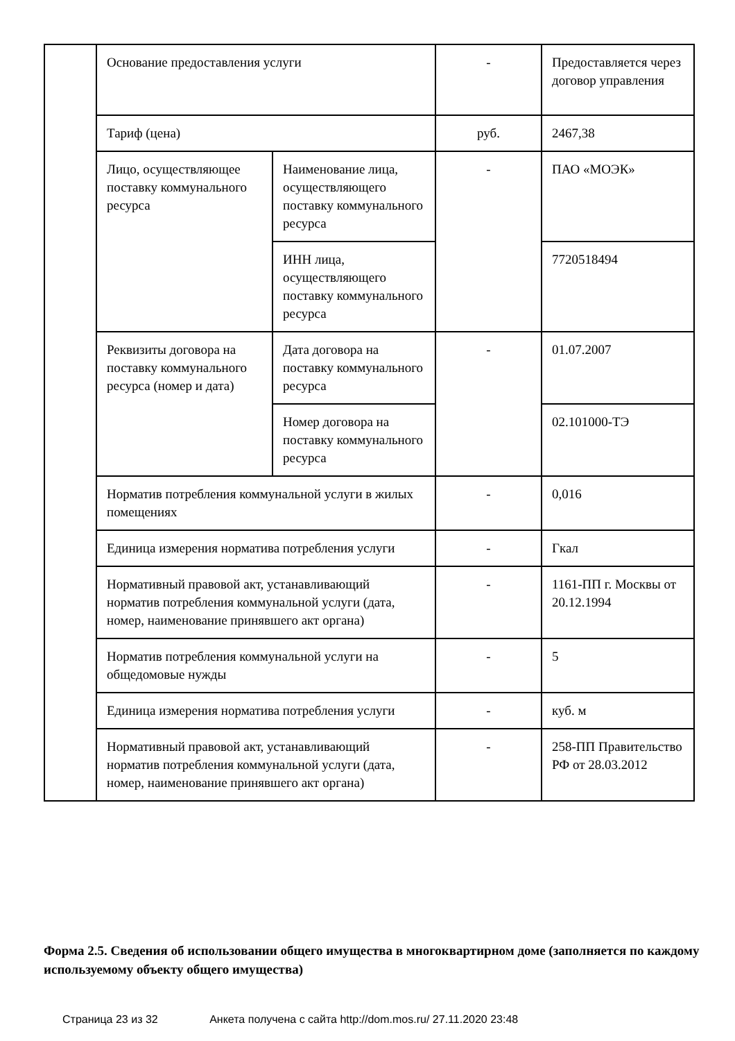| | Основание предоставления услуги | | - | Предоставляется через договор управления |
| | Тариф (цена) | | руб. | 2467,38 |
| | Лицо, осуществляющее поставку коммунального ресурса | Наименование лица, осуществляющего поставку коммунального ресурса | - | ПАО «МОЭК» |
| | | ИНН лица, осуществляющего поставку коммунального ресурса | | 7720518494 |
| | Реквизиты договора на поставку коммунального ресурса (номер и дата) | Дата договора на поставку коммунального ресурса | - | 01.07.2007 |
| | | Номер договора на поставку коммунального ресурса | | 02.101000-ТЭ |
| | Норматив потребления коммунальной услуги в жилых помещениях | | - | 0,016 |
| | Единица измерения норматива потребления услуги | | - | Гкал |
| | Нормативный правовой акт, устанавливающий норматив потребления коммунальной услуги (дата, номер, наименование принявшего акт органа) | | - | 1161-ПП г. Москвы от 20.12.1994 |
| | Норматив потребления коммунальной услуги на общедомовые нужды | | - | 5 |
| | Единица измерения норматива потребления услуги | | - | куб. м |
| | Нормативный правовой акт, устанавливающий норматив потребления коммунальной услуги (дата, номер, наименование принявшего акт органа) | | - | 258-ПП Правительство РФ от 28.03.2012 |
Форма 2.5. Сведения об использовании общего имущества в многоквартирном доме (заполняется по каждому используемому объекту общего имущества)
Страница 23 из 32 Анкета получена с сайта http://dom.mos.ru/ 27.11.2020 23:48